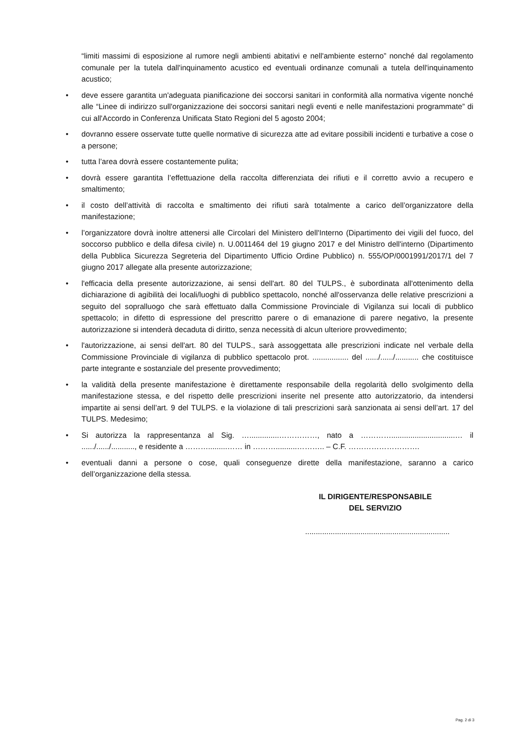“limiti massimi di esposizione al rumore negli ambienti abitativi e nell'ambiente esterno” nonché dal regolamento comunale per la tutela dall'inquinamento acustico ed eventuali ordinanze comunali a tutela dell'inquinamento acustico;
• deve essere garantita un'adeguata pianificazione dei soccorsi sanitari in conformità alla normativa vigente nonché alle “Linee di indirizzo sull'organizzazione dei soccorsi sanitari negli eventi e nelle manifestazioni programmate” di cui all'Accordo in Conferenza Unificata Stato Regioni del 5 agosto 2004;
• dovranno essere osservate tutte quelle normative di sicurezza atte ad evitare possibili incidenti e turbative a cose o a persone;
• tutta l’area dovrà essere costantemente pulita;
• dovrà essere garantita l’effettuazione della raccolta differenziata dei rifiuti e il corretto avvio a recupero e smaltimento;
• il costo dell’attività di raccolta e smaltimento dei rifiuti sarà totalmente a carico dell’organizzatore della manifestazione;
• l’organizzatore dovrà inoltre attenersi alle Circolari del Ministero dell'Interno (Dipartimento dei vigili del fuoco, del soccorso pubblico e della difesa civile) n. U.0011464 del 19 giugno 2017 e del Ministro dell'interno (Dipartimento della Pubblica Sicurezza Segreteria del Dipartimento Ufficio Ordine Pubblico) n. 555/OP/0001991/2017/1 del 7 giugno 2017 allegate alla presente autorizzazione;
• l'efficacia della presente autorizzazione, ai sensi dell'art. 80 del TULPS., è subordinata all'ottenimento della dichiarazione di agibilità dei locali/luoghi di pubblico spettacolo, nonché all'osservanza delle relative prescrizioni a seguito del sopralluogo che sarà effettuato dalla Commissione Provinciale di Vigilanza sui locali di pubblico spettacolo; in difetto di espressione del prescritto parere o di emanazione di parere negativo, la presente autorizzazione si intenderà decaduta di diritto, senza necessità di alcun ulteriore provvedimento;
• l'autorizzazione, ai sensi dell'art. 80 del TULPS., sarà assoggettata alle prescrizioni indicate nel verbale della Commissione Provinciale di vigilanza di pubblico spettacolo prot. ................. del ....../....../........... che costituisce parte integrante e sostanziale del presente provvedimento;
• la validità della presente manifestazione è direttamente responsabile della regolarità dello svolgimento della manifestazione stessa, e del rispetto delle prescrizioni inserite nel presente atto autorizzatorio, da intendersi impartite ai sensi dell’art. 9 del TULPS. e la violazione di tali prescrizioni sarà sanzionata ai sensi dell’art. 17 del TULPS. Medesimo;
• Si autorizza la rappresentanza al Sig. …..............……………, nato a …………..............................… il ....../....../..........., e residente a ……….........…… in ………..........……….. – C.F. ……………………….
• eventuali danni a persone o cose, quali conseguenze dirette della manifestazione, saranno a carico dell’organizzazione della stessa.
IL DIRIGENTE/RESPONSABILE
DEL SERVIZIO
....................................................................
Pag. 2 di 3